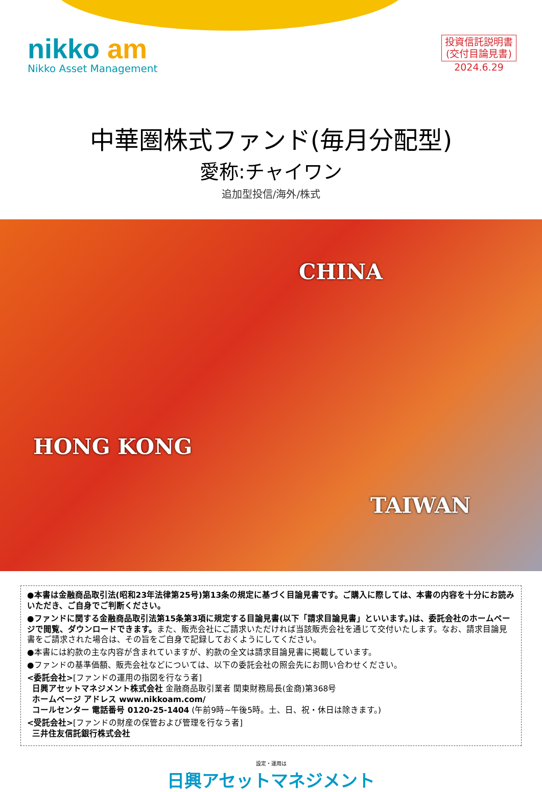nikko am
Nikko Asset Management
投資信託説明書
(交付目論見書)
2024.6.29
中華圏株式ファンド(毎月分配型)
愛称:チャイワン
追加型投信/海外/株式
CHINA
HONG KONG
TAIWAN
●本書は金融商品取引法(昭和23年法律第25号)第13条の規定に基づく目論見書です。ご購入に際しては、本書の内容を十分にお読みいただき、ご自身でご判断ください。
●ファンドに関する金融商品取引法第15条第3項に規定する目論見書(以下「請求目論見書」といいます。)は、委託会社のホームページで閲覧、ダウンロードできます。また、販売会社にご請求いただければ当該販売会社を通じて交付いたします。なお、請求目論見書をご請求された場合は、その旨をご自身で記録しておくようにしてください。
●本書には約款の主な内容が含まれていますが、約款の全文は請求目論見書に掲載しています。
●ファンドの基準価額、販売会社などについては、以下の委託会社の照会先にお問い合わせください。
<委託会社>[ファンドの運用の指図を行なう者]
日興アセットマネジメント株式会社 金融商品取引業者 関東財務局長(金商)第368号
ホームページ アドレス www.nikkoam.com/
コールセンター 電話番号 0120-25-1404 (午前9時~午後5時。土、日、祝・休日は除きます。)
<受託会社>[ファンドの財産の保管および管理を行なう者]
三井住友信託銀行株式会社
設定・運用は
日興アセットマネジメント